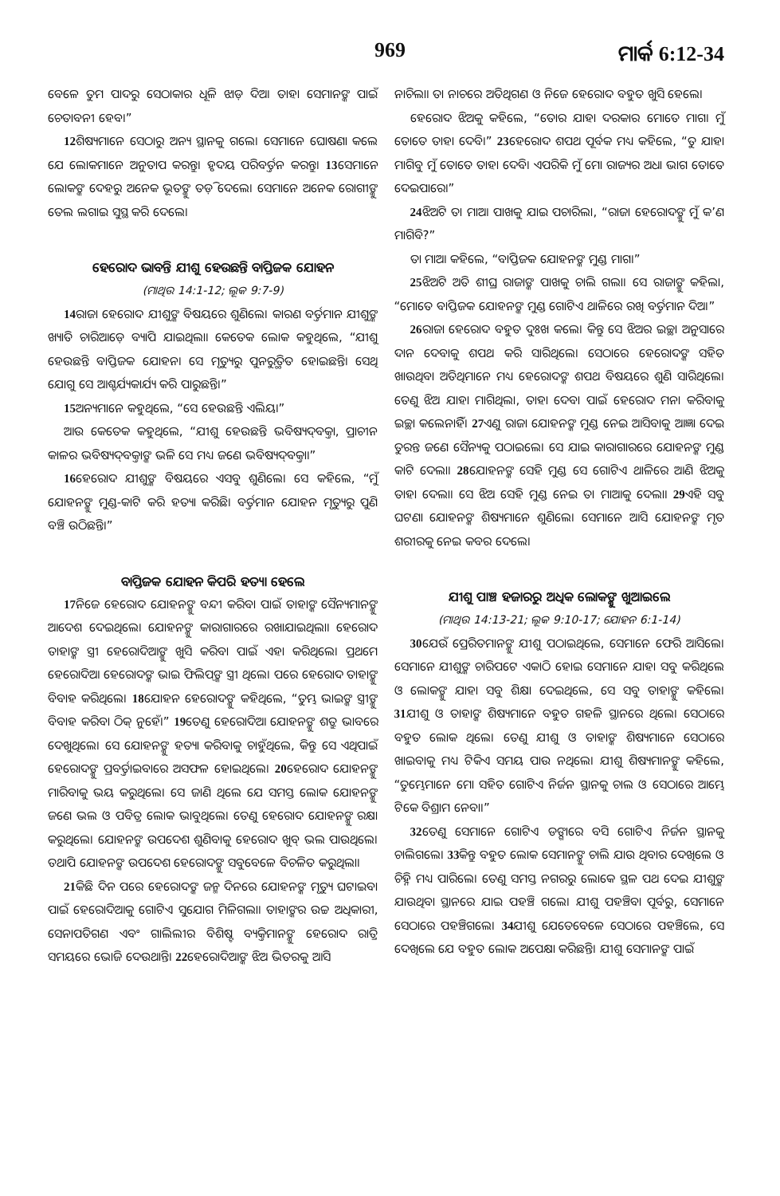969 ମାର୍କ 6:12-34
ବେଳେ ତୁମ ପାଦରୁ ସେଠାକାର ଧୂଳି ଝାଡ଼ ଦିଅ। ତାହା ସେମାନଙ୍କ ପାଇଁ ଚେତାବନୀ ହେବ।”
12ଶିଷ୍ୟମାନେ ସେଠାରୁ ଅନ୍ୟ ସ୍ଥାନକୁ ଗଲେ। ସେମାନେ ଘୋଷଣା କଲେ ଯେ ଲୋକମାନେ ଅନୁତାପ କରନ୍ତୁ। ହୃଦୟ ପରିବର୍ତ୍ତନ କରନ୍ତୁ। 13ସେମାନେ ଲୋକଙ୍କ ଦେହରୁ ଅନେକ ଭୂତଙ୍କୁ ତଡ଼ି ଦେଲେ। ସେମାନେ ଅନେକ ରୋଗୀଙ୍କୁ ତେଲ ଲଗାଇ ସୁସ୍ଥ କରି ଦେଲେ।
ହେରୋଦ ଭାବନ୍ତି ଯୀଶୁ ହେଉଛନ୍ତି ବାପ୍ତିଜକ ଯୋହନ
(ମାଥିଉ 14:1-12; ଲୂକ 9:7-9)
14ରାଜା ହେରୋଦ ଯୀଶୁଙ୍କ ବିଷୟରେ ଶୁଣିଲେ। କାରଣ ବର୍ତ୍ତମାନ ଯୀଶୁଙ୍କ ଖ୍ୟାତି ଚାରିଆଡ଼େ ବ୍ୟାପି ଯାଇଥିଲା। କେତେକ ଲୋକ କହୁଥିଲେ, “ଯୀଶୁ ହେଉଛନ୍ତି ବାପ୍ତିଜକ ଯୋହନ। ସେ ମୃତ୍ୟୁରୁ ପୁନରୁତ୍ଥିତ ହୋଇଛନ୍ତି। ସେଥି ଯୋଗୁ ସେ ଆଶ୍ଚର୍ଯ୍ୟକାର୍ଯ୍ୟ କରି ପାରୁଛନ୍ତି।”
15ଅନ୍ୟମାନେ କହୁଥିଲେ, “ସେ ହେଉଛନ୍ତି ଏଲିୟ।”
ଆଉ କେତେକ କହୁଥିଲେ, “ଯୀଶୁ ହେଉଛନ୍ତି ଭବିଷ୍ୟଦ୍‌ବକ୍ତା, ପ୍ରାଚୀନ କାଳର ଭବିଷ୍ୟଦ୍‌ବକ୍ତାଙ୍କ ଭଳି ସେ ମଧ୍ୟ ଜଣେ ଭବିଷ୍ୟଦ୍‌ବକ୍ତା।”
16ହେରୋଦ ଯୀଶୁଙ୍କ ବିଷୟରେ ଏସବୁ ଶୁଣିଲେ। ସେ କହିଲେ, “ମୁଁ ଯୋହନଙ୍କୁ ମୁଣ୍ଡ-କାଟି କରି ହତ୍ୟା କରିଛି। ବର୍ତ୍ତମାନ ଯୋହନ ମୃତ୍ୟୁରୁ ପୁଣି ବଞ୍ଚି ଉଠିଛନ୍ତି।”
ବାପ୍ତିଜକ ଯୋହନ କିପରି ହତ୍ୟା ହେଲେ
17ନିଜେ ହେରୋଦ ଯୋହନଙ୍କୁ ବନ୍ଦୀ କରିବା ପାଇଁ ତାହାଙ୍କ ସୈନ୍ୟମାନଙ୍କୁ ଆଦେଶ ଦେଇଥିଲେ। ଯୋହନଙ୍କୁ କାରାଗାରରେ ରଖାଯାଇଥିଲା। ହେରୋଦ ତାହାଙ୍କ ସ୍ତ୍ରୀ ହେରୋଦିଆଙ୍କୁ ଖୁସି କରିବା ପାଇଁ ଏହା କରିଥିଲେ। ପ୍ରଥମେ ହେରୋଦିଆ ହେରୋଦଙ୍କ ଭାଇ ଫିଲିପ୍‌ଙ୍କ ସ୍ତ୍ରୀ ଥିଲେ। ପରେ ହେରୋଦ ତାହାଙ୍କୁ ବିବାହ କରିଥିଲେ। 18ଯୋହନ ହେରୋଦଙ୍କୁ କହିଥିଲେ, “ତୁମ୍ଭ ଭାଇଙ୍କ ସ୍ତ୍ରୀଙ୍କୁ ବିବାହ କରିବା ଠିକ୍ ନୁହେଁ।” 19ତେଣୁ ହେରୋଦିଆ ଯୋହନଙ୍କୁ ଶତ୍ରୁ ଭାବରେ ଦେଖୁଥିଲେ। ସେ ଯୋହନଙ୍କୁ ହତ୍ୟା କରିବାକୁ ଚାହୁଁଥିଲେ, କିନ୍ତୁ ସେ ଏଥିପାଇଁ ହେରୋଦଙ୍କୁ ପ୍ରବର୍ତ୍ତାଇବାରେ ଅସଫଳ ହୋଇଥିଲେ। 20ହେରୋଦ ଯୋହନଙ୍କୁ ମାରିବାକୁ ଭୟ କରୁଥିଲେ। ସେ ଜାଣି ଥିଲେ ଯେ ସମସ୍ତ ଲୋକ ଯୋହନଙ୍କୁ ଜଣେ ଭଲ ଓ ପବିତ୍ର ଲୋକ ଭାବୁଥିଲେ। ତେଣୁ ହେରୋଦ ଯୋହନଙ୍କୁ ରକ୍ଷା କରୁଥିଲେ। ଯୋହନଙ୍କ ଉପଦେଶ ଶୁଣିବାକୁ ହେରୋଦ ଖୁବ୍ ଭଲ ପାଉଥିଲେ। ତଥାପି ଯୋହନଙ୍କ ଉପଦେଶ ହେରୋଦଙ୍କୁ ସବୁବେଳେ ବିଚଳିତ କରୁଥିଲା।
21କିଛି ଦିନ ପରେ ହେରୋଦଙ୍କ ଜନ୍ମ ଦିନରେ ଯୋହନଙ୍କ ମୃତ୍ୟୁ ଘଟାଇବା ପାଇଁ ହେରୋଦିଆକୁ ଗୋଟିଏ ସୁଯୋଗ ମିଳିଗଲା। ତାହାଙ୍କର ଉଚ୍ଚ ଅଧିକାରୀ, ସେନାପତିଗଣ ଏବଂ ଗାଲିଲୀର ବିଶିଷ୍ଟ ବ୍ୟକ୍ତିମାନଙ୍କୁ ହେରୋଦ ରାତ୍ରି ସମୟରେ ଭୋଜି ଦେଉଥାନ୍ତି। 22ହେରୋଦିଆଙ୍କ ଝିଅ ଭିତରକୁ ଆସି
ନାଚିଲା। ତା ନାଚରେ ଅତିଥିଗଣ ଓ ନିଜେ ହେରୋଦ ବହୁତ ଖୁସି ହେଲେ।
ହେରୋଦ ଝିଅକୁ କହିଲେ, “ତୋର ଯାହା ଦରକାର ମୋତେ ମାଗ। ମୁଁ ତୋତେ ତାହା ଦେବି।” 23ହେରୋଦ ଶପଥ ପୂର୍ବକ ମଧ୍ୟ କହିଲେ, “ତୁ ଯାହା ମାଗିବୁ ମୁଁ ତୋତେ ତାହା ଦେବି। ଏପରିକି ମୁଁ ମୋ ରାଜ୍ୟର ଅଧା ଭାଗ ତୋତେ ଦେଇପାରେ।”
24ଝିଅଟି ତା ମାଆ ପାଖକୁ ଯାଇ ପଚାରିଲା, “ରାଜା ହେରୋଦଙ୍କୁ ମୁଁ କ’ଣ ମାଗିବି?”
ତା ମାଆ କହିଲେ, “ବାପ୍ତିଜକ ଯୋହନଙ୍କ ମୁଣ୍ଡ ମାଗ।”
25ଝିଅଟି ଅତି ଶୀଘ୍ର ରାଜାଙ୍କ ପାଖକୁ ଚାଲି ଗଲା। ସେ ରାଜାଙ୍କୁ କହିଲା, “ମୋତେ ବାପ୍ତିଜକ ଯୋହନଙ୍କ ମୁଣ୍ଡ ଗୋଟିଏ ଥାଳିରେ ରଖି ବର୍ତ୍ତମାନ ଦିଅ।”
26ରାଜା ହେରୋଦ ବହୁତ ଦୁଃଖ କଲେ। କିନ୍ତୁ ସେ ଝିଅର ଇଚ୍ଛା ଅନୁସାରେ ଦାନ ଦେବାକୁ ଶପଥ କରି ସାରିଥିଲେ। ସେଠାରେ ହେରୋଦଙ୍କ ସହିତ ଖାଉଥିବା ଅତିଥିମାନେ ମଧ୍ୟ ହେରୋଦଙ୍କ ଶପଥ ବିଷୟରେ ଶୁଣି ସାରିଥିଲେ। ତେଣୁ ଝିଅ ଯାହା ମାଗିଥିଲା, ତାହା ଦେବା ପାଇଁ ହେରୋଦ ମନା କରିବାକୁ ଇଚ୍ଛା କଲେନାହିଁ। 27ଏଣୁ ରାଜା ଯୋହନଙ୍କ ମୁଣ୍ଡ ନେଇ ଆସିବାକୁ ଆଜ୍ଞା ଦେଇ ତୁରନ୍ତ ଜଣେ ସୈନ୍ୟକୁ ପଠାଇଲେ। ସେ ଯାଇ କାରାଗାରରେ ଯୋହନଙ୍କ ମୁଣ୍ଡ କାଟି ଦେଲା। 28ଯୋହନଙ୍କ ସେହି ମୁଣ୍ଡ ସେ ଗୋଟିଏ ଥାଳିରେ ଆଣି ଝିଅକୁ ତାହା ଦେଲା। ସେ ଝିଅ ସେହି ମୁଣ୍ଡ ନେଇ ତା ମାଆକୁ ଦେଲା। 29ଏହି ସବୁ ଘଟଣା ଯୋହନଙ୍କ ଶିଷ୍ୟମାନେ ଶୁଣିଲେ। ସେମାନେ ଆସି ଯୋହନଙ୍କ ମୃତ ଶରୀରକୁ ନେଇ କବର ଦେଲେ।
ଯୀଶୁ ପାଞ୍ଚ ହଜାରରୁ ଅଧିକ ଲୋକଙ୍କୁ ଖୁଆଇଲେ
(ମାଥିଉ 14:13-21; ଲୂକ 9:10-17; ଯୋହନ 6:1-14)
30ଯେଉଁ ପ୍ରେରିତମାନଙ୍କୁ ଯୀଶୁ ପଠାଇଥିଲେ, ସେମାନେ ଫେରି ଆସିଲେ। ସେମାନେ ଯୀଶୁଙ୍କ ଚାରିପଟେ ଏକାଠି ହୋଇ ସେମାନେ ଯାହା ସବୁ କରିଥିଲେ ଓ ଲୋକଙ୍କୁ ଯାହା ସବୁ ଶିକ୍ଷା ଦେଇଥିଲେ, ସେ ସବୁ ତାହାଙ୍କୁ କହିଲେ। 31ଯୀଶୁ ଓ ତାହାଙ୍କ ଶିଷ୍ୟମାନେ ବହୁତ ଗହଳି ସ୍ଥାନରେ ଥିଲେ। ସେଠାରେ ବହୁତ ଲୋକ ଥିଲେ। ତେଣୁ ଯୀଶୁ ଓ ତାହାଙ୍କ ଶିଷ୍ୟମାନେ ସେଠାରେ ଖାଇବାକୁ ମଧ୍ୟ ଟିକିଏ ସମୟ ପାଉ ନଥିଲେ। ଯୀଶୁ ଶିଷ୍ୟମାନଙ୍କୁ କହିଲେ, “ତୁମ୍ଭେମାନେ ମୋ ସହିତ ଗୋଟିଏ ନିର୍ଜନ ସ୍ଥାନକୁ ଚାଲ ଓ ସେଠାରେ ଆମ୍ଭେ ଟିକେ ବିଶ୍ରାମ ନେବା।”
32ତେଣୁ ସେମାନେ ଗୋଟିଏ ଡଙ୍ଗାରେ ବସି ଗୋଟିଏ ନିର୍ଜନ ସ୍ଥାନକୁ ଚାଲିଗଲେ। 33କିନ୍ତୁ ବହୁତ ଲୋକ ସେମାନଙ୍କୁ ଚାଲି ଯାଉ ଥିବାର ଦେଖିଲେ ଓ ଚିହ୍ନି ମଧ୍ୟ ପାରିଲେ। ତେଣୁ ସମସ୍ତ ନଗରରୁ ଲୋକେ ସ୍ଥଳ ପଥ ଦେଇ ଯୀଶୁଙ୍କ ଯାଉଥିବା ସ୍ଥାନରେ ଯାଇ ପହଞ୍ଚି ଗଲେ। ଯୀଶୁ ପହଞ୍ଚିବା ପୂର୍ବରୁ, ସେମାନେ ସେଠାରେ ପହଞ୍ଚିଗଲେ। 34ଯୀଶୁ ଯେତେବେଳେ ସେଠାରେ ପହଞ୍ଚିଲେ, ସେ ଦେଖିଲେ ଯେ ବହୁତ ଲୋକ ଅପେକ୍ଷା କରିଛନ୍ତି। ଯୀଶୁ ସେମାନଙ୍କ ପାଇଁ